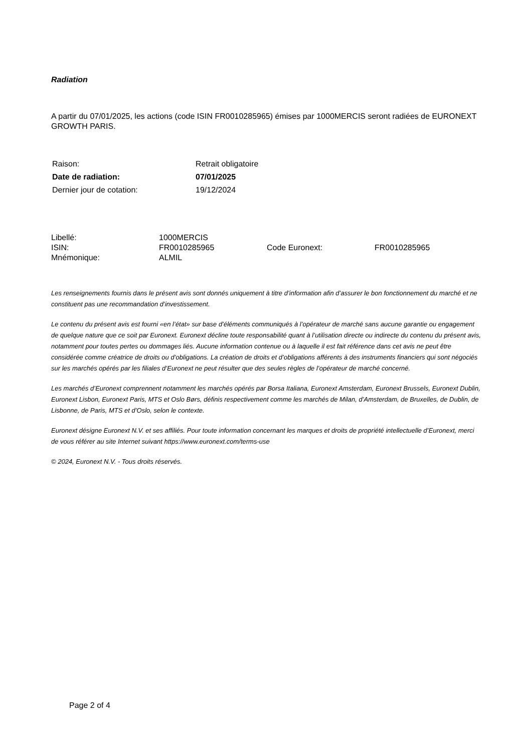Radiation
A partir du 07/01/2025, les actions (code ISIN FR0010285965) émises par 1000MERCIS seront radiées de EURONEXT GROWTH PARIS.
| Raison: | Retrait obligatoire |
| Date de radiation: | 07/01/2025 |
| Dernier jour de cotation: | 19/12/2024 |
| Libellé: | 1000MERCIS | | |
| ISIN: | FR0010285965 | Code Euronext: | FR0010285965 |
| Mnémonique: | ALMIL | | |
Les renseignements fournis dans le présent avis sont donnés uniquement à titre d’information afin d’assurer le bon fonctionnement du marché et ne constituent pas une recommandation d’investissement.
Le contenu du présent avis est fourni «en l’état» sur base d’éléments communiqués à l’opérateur de marché sans aucune garantie ou engagement de quelque nature que ce soit par Euronext. Euronext décline toute responsabilité quant à l’utilisation directe ou indirecte du contenu du présent avis, notamment pour toutes pertes ou dommages liés. Aucune information contenue ou à laquelle il est fait référence dans cet avis ne peut être considérée comme créatrice de droits ou d’obligations. La création de droits et d’obligations afférents à des instruments financiers qui sont négociés sur les marchés opérés par les filiales d’Euronext ne peut résulter que des seules règles de l’opérateur de marché concerné.
Les marchés d’Euronext comprennent notamment les marchés opérés par Borsa Italiana, Euronext Amsterdam, Euronext Brussels, Euronext Dublin, Euronext Lisbon, Euronext Paris, MTS et Oslo Børs, définis respectivement comme les marchés de Milan, d’Amsterdam, de Bruxelles, de Dublin, de Lisbonne, de Paris, MTS et d’Oslo, selon le contexte.
Euronext désigne Euronext N.V. et ses affiliés. Pour toute information concernant les marques et droits de propriété intellectuelle d’Euronext, merci de vous référer au site Internet suivant https://www.euronext.com/terms-use
© 2024, Euronext N.V. - Tous droits réservés.
Page 2 of 4